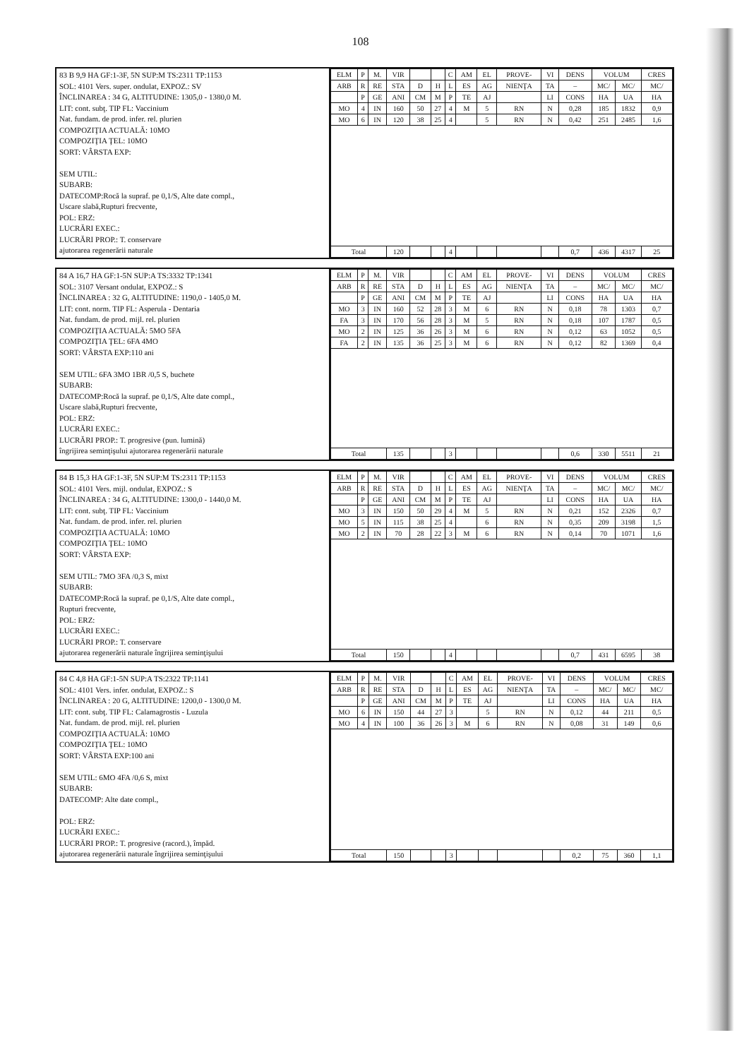108
83 B 9,9 HA GF:1-3F, 5N SUP:M TS:2311 TP:1153
SOL: 4101 Vers. super. ondulat, EXPOZ.: SV
ÎNCLINAREA : 34 G, ALTITUDINE: 1305,0 - 1380,0 M.
LIT: cont. subţ. TIP FL: Vaccinium
Nat. fundam. de prod. infer. rel. plurien
COMPOZIŢIA ACTUALĂ: 10MO
COMPOZIŢIA ŢEL: 10MO
SORT: VÂRSTA EXP:
SEM UTIL:
SUBARB:
DATECOMP:Rocă la supraf. pe 0,1/S, Alte date compl.,
Uscare slabă,Rupturi frecvente,
POL: ERZ:
LUCRĂRI EXEC.:
LUCRĂRI PROP.: T. conservare
ajutorarea regenerării naturale
| ELM | P | M. | VIR | | | C | AM | EL | PROVE- | VI | DENS | VOLUM | | CRES |
| --- | --- | --- | --- | --- | --- | --- | --- | --- | --- | --- | --- | --- | --- | --- |
| ARB | R | RE | STA | D | H | L | ES | AG | NIENŢA | TA | – | MC/ | MC/ | MC/ |
| | P | GE | ANI | CM | M | P | TE | AJ | | LI | CONS | HA | UA | HA |
| MO | 4 | IN | 160 | 50 | 27 | 4 | M | 5 | RN | N | 0,28 | 185 | 1832 | 0,9 |
| MO | 6 | IN | 120 | 38 | 25 | 4 | | 5 | RN | N | 0,42 | 251 | 2485 | 1,6 |
| Total | | | 120 | | | 4 | | | | | 0,7 | 436 | 4317 | 25 |
84 A 16,7 HA GF:1-5N SUP:A TS:3332 TP:1341
SOL: 3107 Versant ondulat, EXPOZ.: S
ÎNCLINAREA : 32 G, ALTITUDINE: 1190,0 - 1405,0 M.
LIT: cont. norm. TIP FL: Asperula - Dentaria
Nat. fundam. de prod. mijl. rel. plurien
COMPOZIŢIA ACTUALĂ: 5MO 5FA
COMPOZIŢIA ŢEL: 6FA 4MO
SORT: VÂRSTA EXP:110 ani
SEM UTIL: 6FA 3MO 1BR /0,5 S, buchete
SUBARB:
DATECOMP:Rocă la supraf. pe 0,1/S, Alte date compl.,
Uscare slabă,Rupturi frecvente,
POL: ERZ:
LUCRĂRI EXEC.:
LUCRĂRI PROP.: T. progresive (pun. lumină)
îngrijirea seminţişului ajutorarea regenerării naturale
| ELM | P | M. | VIR | | | C | AM | EL | PROVE- | VI | DENS | VOLUM | | CRES |
| --- | --- | --- | --- | --- | --- | --- | --- | --- | --- | --- | --- | --- | --- | --- |
| ARB | R | RE | STA | D | H | L | ES | AG | NIENŢA | TA | – | MC/ | MC/ | MC/ |
| | P | GE | ANI | CM | M | P | TE | AJ | | LI | CONS | HA | UA | HA |
| MO | 3 | IN | 160 | 52 | 28 | 3 | M | 6 | RN | N | 0,18 | 78 | 1303 | 0,7 |
| FA | 3 | IN | 170 | 56 | 28 | 3 | M | 5 | RN | N | 0,18 | 107 | 1787 | 0,5 |
| MO | 2 | IN | 125 | 36 | 26 | 3 | M | 6 | RN | N | 0,12 | 63 | 1052 | 0,5 |
| FA | 2 | IN | 135 | 36 | 25 | 3 | M | 6 | RN | N | 0,12 | 82 | 1369 | 0,4 |
| Total | | | 135 | | | 3 | | | | | 0,6 | 330 | 5511 | 21 |
84 B 15,3 HA GF:1-3F, 5N SUP:M TS:2311 TP:1153
SOL: 4101 Vers. mijl. ondulat, EXPOZ.: S
ÎNCLINAREA : 34 G, ALTITUDINE: 1300,0 - 1440,0 M.
LIT: cont. subţ. TIP FL: Vaccinium
Nat. fundam. de prod. infer. rel. plurien
COMPOZIŢIA ACTUALĂ: 10MO
COMPOZIŢIA ŢEL: 10MO
SORT: VÂRSTA EXP:
SEM UTIL: 7MO 3FA /0,3 S, mixt
SUBARB:
DATECOMP:Rocă la supraf. pe 0,1/S, Alte date compl.,
Rupturi frecvente,
POL: ERZ:
LUCRĂRI EXEC.:
LUCRĂRI PROP.: T. conservare
ajutorarea regenerării naturale îngrijirea seminţişului
| ELM | P | M. | VIR | | | C | AM | EL | PROVE- | VI | DENS | VOLUM | | CRES |
| --- | --- | --- | --- | --- | --- | --- | --- | --- | --- | --- | --- | --- | --- | --- |
| ARB | R | RE | STA | D | H | L | ES | AG | NIENŢA | TA | – | MC/ | MC/ | MC/ |
| | P | GE | ANI | CM | M | P | TE | AJ | | LI | CONS | HA | UA | HA |
| MO | 3 | IN | 150 | 50 | 29 | 4 | M | 5 | RN | N | 0,21 | 152 | 2326 | 0,7 |
| MO | 5 | IN | 115 | 38 | 25 | 4 | | 6 | RN | N | 0,35 | 209 | 3198 | 1,5 |
| MO | 2 | IN | 70 | 28 | 22 | 3 | M | 6 | RN | N | 0,14 | 70 | 1071 | 1,6 |
| Total | | | 150 | | | 4 | | | | | 0,7 | 431 | 6595 | 38 |
84 C 4,8 HA GF:1-5N SUP:A TS:2322 TP:1141
SOL: 4101 Vers. infer. ondulat, EXPOZ.: S
ÎNCLINAREA : 20 G, ALTITUDINE: 1200,0 - 1300,0 M.
LIT: cont. subţ. TIP FL: Calamagrostis - Luzula
Nat. fundam. de prod. mijl. rel. plurien
COMPOZIŢIA ACTUALĂ: 10MO
COMPOZIŢIA ŢEL: 10MO
SORT: VÂRSTA EXP:100 ani
SEM UTIL: 6MO 4FA /0,6 S, mixt
SUBARB:
DATECOMP: Alte date compl.,
POL: ERZ:
LUCRĂRI EXEC.:
LUCRĂRI PROP.: T. progresive (racord.), împăd.
ajutorarea regenerării naturale îngrijirea seminţişului
| ELM | P | M. | VIR | | | C | AM | EL | PROVE- | VI | DENS | VOLUM | | CRES |
| --- | --- | --- | --- | --- | --- | --- | --- | --- | --- | --- | --- | --- | --- | --- |
| ARB | R | RE | STA | D | H | L | ES | AG | NIENŢA | TA | – | MC/ | MC/ | MC/ |
| | P | GE | ANI | CM | M | P | TE | AJ | | LI | CONS | HA | UA | HA |
| MO | 6 | IN | 150 | 44 | 27 | 3 | | 5 | RN | N | 0,12 | 44 | 211 | 0,5 |
| MO | 4 | IN | 100 | 36 | 26 | 3 | M | 6 | RN | N | 0,08 | 31 | 149 | 0,6 |
| Total | | | 150 | | | 3 | | | | | 0,2 | 75 | 360 | 1,1 |